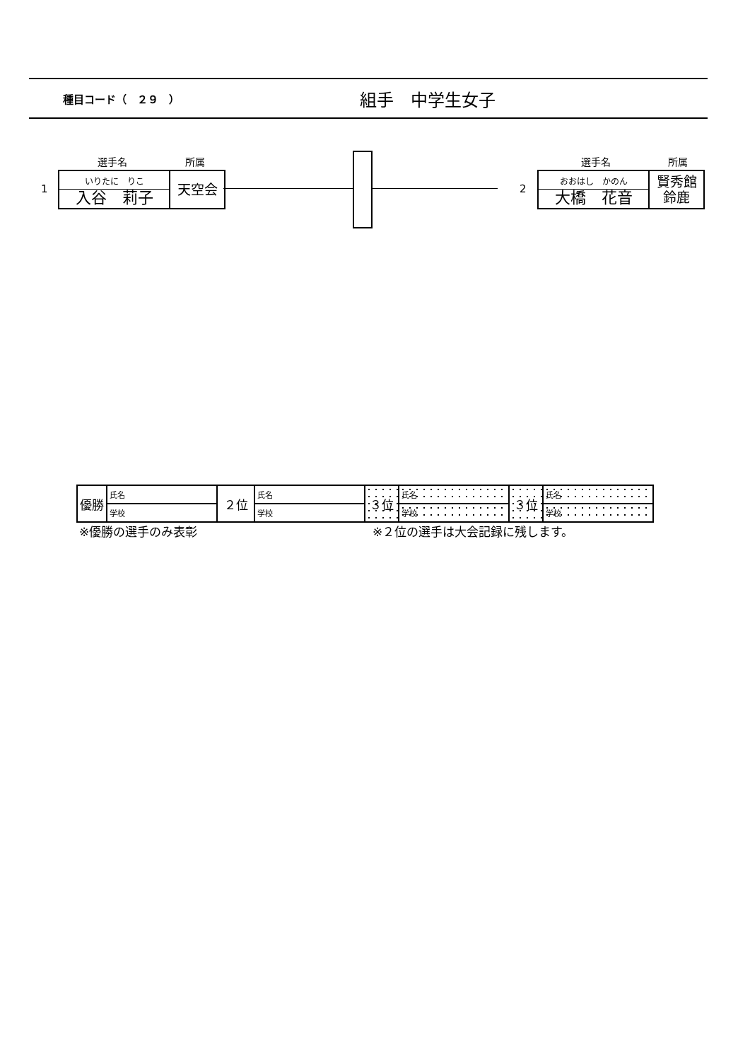種目コード（　２９　）
組手　中学生女子
選手名 所属 選手名 所属
1
いりたに　りこ
入谷　莉子
天空会
2
おおはし　かのん
大橋　花音
賢秀館
鈴鹿
| 優勝 | 氏名 | ２位 | 氏名 | ３位 | 氏名 | ３位 | 氏名 |
| | 学校 | | 学校 | | 学校 | | 学校 |
※優勝の選手のみ表彰 ※２位の選手は大会記録に残します。